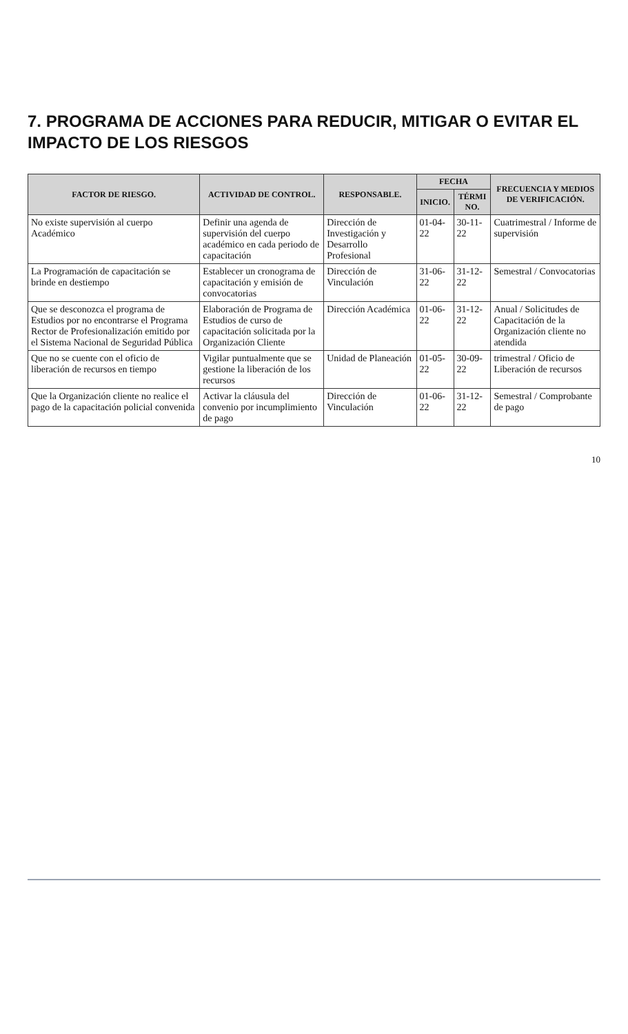7. PROGRAMA DE ACCIONES PARA REDUCIR, MITIGAR O EVITAR EL IMPACTO DE LOS RIESGOS
| FACTOR DE RIESGO. | ACTIVIDAD DE CONTROL. | RESPONSABLE. | FECHA | | FRECUENCIA Y MEDIOS DE VERIFICACIÓN. |
| --- | --- | --- | --- | --- | --- |
| | | | INICIO. | TÉRMI NO. | |
| No existe supervisión al cuerpo Académico | Definir una agenda de supervisión del cuerpo académico en cada periodo de capacitación | Dirección de Investigación y Desarrollo Profesional | 01-04-22 | 30-11-22 | Cuatrimestral / Informe de supervisión |
| La Programación de capacitación se brinde en destiempo | Establecer un cronograma de capacitación y emisión de convocatorias | Dirección de Vinculación | 31-06-22 | 31-12-22 | Semestral / Convocatorias |
| Que se desconozca el programa de Estudios por no encontrarse el Programa Rector de Profesionalización emitido por el Sistema Nacional de Seguridad Pública | Elaboración de Programa de Estudios de curso de capacitación solicitada por la Organización Cliente | Dirección Académica | 01-06-22 | 31-12-22 | Anual / Solicitudes de Capacitación de la Organización cliente no atendida |
| Que no se cuente con el oficio de liberación de recursos en tiempo | Vigilar puntualmente que se gestione la liberación de los recursos | Unidad de Planeación | 01-05-22 | 30-09-22 | trimestral / Oficio de Liberación de recursos |
| Que la Organización cliente no realice el pago de la capacitación policial convenida | Activar la cláusula del convenio por incumplimiento de pago | Dirección de Vinculación | 01-06-22 | 31-12-22 | Semestral / Comprobante de pago |
10